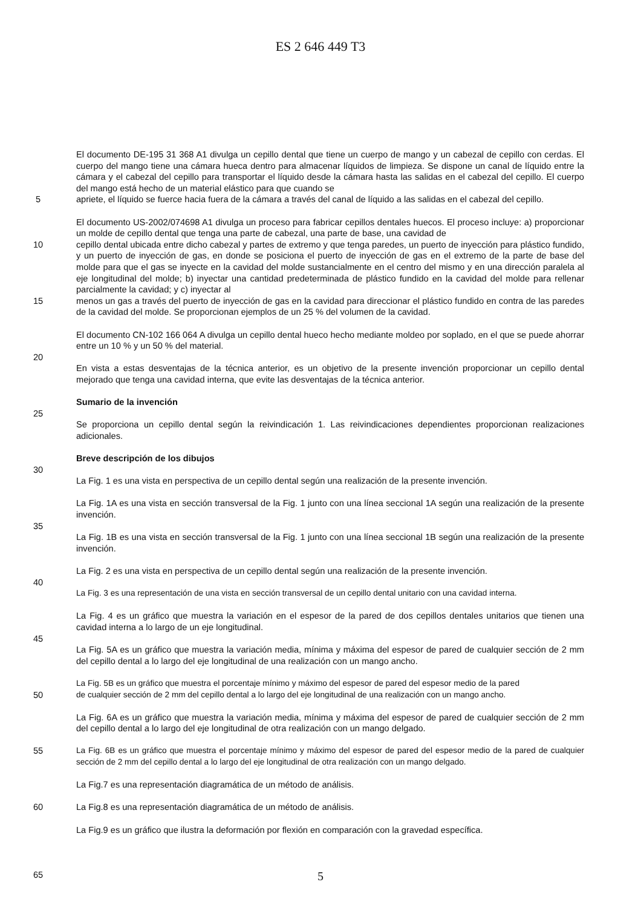ES 2 646 449 T3
El documento DE-195 31 368 A1 divulga un cepillo dental que tiene un cuerpo de mango y un cabezal de cepillo con cerdas. El cuerpo del mango tiene una cámara hueca dentro para almacenar líquidos de limpieza. Se dispone un canal de líquido entre la cámara y el cabezal del cepillo para transportar el líquido desde la cámara hasta las salidas en el cabezal del cepillo. El cuerpo del mango está hecho de un material elástico para que cuando se
5 apriete, el líquido se fuerce hacia fuera de la cámara a través del canal de líquido a las salidas en el cabezal del cepillo.
El documento US-2002/074698 A1 divulga un proceso para fabricar cepillos dentales huecos. El proceso incluye: a) proporcionar un molde de cepillo dental que tenga una parte de cabezal, una parte de base, una cavidad de
10 cepillo dental ubicada entre dicho cabezal y partes de extremo y que tenga paredes, un puerto de inyección para plástico fundido, y un puerto de inyección de gas, en donde se posiciona el puerto de inyección de gas en el extremo de la parte de base del molde para que el gas se inyecte en la cavidad del molde sustancialmente en el centro del mismo y en una dirección paralela al eje longitudinal del molde; b) inyectar una cantidad predeterminada de plástico fundido en la cavidad del molde para rellenar parcialmente la cavidad; y c) inyectar al
15 menos un gas a través del puerto de inyección de gas en la cavidad para direccionar el plástico fundido en contra de las paredes de la cavidad del molde. Se proporcionan ejemplos de un 25 % del volumen de la cavidad.
El documento CN-102 166 064 A divulga un cepillo dental hueco hecho mediante moldeo por soplado, en el que se puede ahorrar entre un 10 % y un 50 % del material.
20
En vista a estas desventajas de la técnica anterior, es un objetivo de la presente invención proporcionar un cepillo dental mejorado que tenga una cavidad interna, que evite las desventajas de la técnica anterior.
Sumario de la invención
25
Se proporciona un cepillo dental según la reivindicación 1. Las reivindicaciones dependientes proporcionan realizaciones adicionales.
Breve descripción de los dibujos
30
La Fig. 1 es una vista en perspectiva de un cepillo dental según una realización de la presente invención.
La Fig. 1A es una vista en sección transversal de la Fig. 1 junto con una línea seccional 1A según una realización de la presente invención.
35
La Fig. 1B es una vista en sección transversal de la Fig. 1 junto con una línea seccional 1B según una realización de la presente invención.
La Fig. 2 es una vista en perspectiva de un cepillo dental según una realización de la presente invención.
40
La Fig. 3 es una representación de una vista en sección transversal de un cepillo dental unitario con una cavidad interna.
La Fig. 4 es un gráfico que muestra la variación en el espesor de la pared de dos cepillos dentales unitarios que tienen una cavidad interna a lo largo de un eje longitudinal.
45
La Fig. 5A es un gráfico que muestra la variación media, mínima y máxima del espesor de pared de cualquier sección de 2 mm del cepillo dental a lo largo del eje longitudinal de una realización con un mango ancho.
La Fig. 5B es un gráfico que muestra el porcentaje mínimo y máximo del espesor de pared del espesor medio de la pared
50 de cualquier sección de 2 mm del cepillo dental a lo largo del eje longitudinal de una realización con un mango ancho.
La Fig. 6A es un gráfico que muestra la variación media, mínima y máxima del espesor de pared de cualquier sección de 2 mm del cepillo dental a lo largo del eje longitudinal de otra realización con un mango delgado.
55 La Fig. 6B es un gráfico que muestra el porcentaje mínimo y máximo del espesor de pared del espesor medio de la pared de cualquier sección de 2 mm del cepillo dental a lo largo del eje longitudinal de otra realización con un mango delgado.
La Fig.7 es una representación diagramática de un método de análisis.
60 La Fig.8 es una representación diagramática de un método de análisis.
La Fig.9 es un gráfico que ilustra la deformación por flexión en comparación con la gravedad específica.
65
5